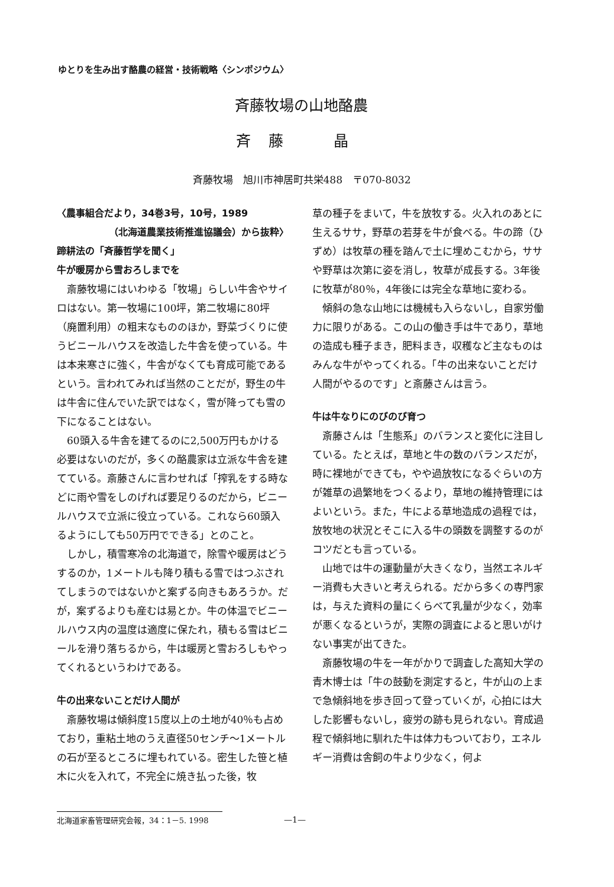ゆとりを生み出す酪農の経営・技術戦略〈シンポジウム〉
斉藤牧場の山地酪農
斉藤　晶
斉藤牧場　旭川市神居町共栄488　〒070-8032
〈農事組合だより，34巻3号，10号，1989
（北海道農業技術推進協議会）から抜粋〉
蹄耕法の「斉藤哲学を聞く」
牛が暖房から雪おろしまでを
斎藤牧場にはいわゆる「牧場」らしい牛舎やサイロはない。第一牧場に100坪，第二牧場に80坪（廃置利用）の粗末なもののほか，野菜づくりに使うビニールハウスを改造した牛舎を使っている。牛は本来寒さに強く，牛舎がなくても育成可能であるという。言われてみれば当然のことだが，野生の牛は牛舎に住んでいた訳ではなく，雪が降っても雪の下になることはない。
60頭入る牛舎を建てるのに2,500万円もかける必要はないのだが，多くの酪農家は立派な牛舎を建てている。斎藤さんに言わせれば「搾乳をする時などに雨や雪をしのげれば要足りるのだから，ビニールハウスで立派に役立っている。これなら60頭入るようにしても50万円でできる」とのこと。
しかし，積雪寒冷の北海道で，除雪や暖房はどうするのか，1メートルも降り積もる雪ではつぶされてしまうのではないかと案ずる向きもあろうか。だが，案ずるよりも産むは易とか。牛の体温でビニールハウス内の温度は適度に保たれ，積もる雪はビニールを滑り落ちるから，牛は暖房と雪おろしもやってくれるというわけである。
牛の出来ないことだけ人間が
斎藤牧場は傾斜度15度以上の土地が40％も占めており，重粘土地のうえ直径50センチ～1メートルの石が至るところに埋もれている。密生した笹と植木に火を入れて，不完全に焼き払った後，牧
草の種子をまいて，牛を放牧する。火入れのあとに生えるササ，野草の若芽を牛が食べる。牛の蹄（ひずめ）は牧草の種を踏んで土に埋めこむから，ササや野草は次第に姿を消し，牧草が成長する。3年後に牧草が80％，4年後には完全な草地に変わる。
傾斜の急な山地には機械も入らないし，自家労働力に限りがある。この山の働き手は牛であり，草地の造成も種子まき，肥料まき，収穫など主なものはみんな牛がやってくれる。「牛の出来ないことだけ人間がやるのです」と斎藤さんは言う。
牛は牛なりにのびのび育つ
斎藤さんは「生態系」のバランスと変化に注目している。たとえば，草地と牛の数のバランスだが，時に裸地ができても，やや過放牧になるぐらいの方が雑草の過繁地をつくるより，草地の維持管理にはよいという。また，牛による草地造成の過程では，放牧地の状況とそこに入る牛の頭数を調整するのがコツだとも言っている。
山地では牛の運動量が大きくなり，当然エネルギー消費も大きいと考えられる。だから多くの専門家は，与えた資料の量にくらべて乳量が少なく，効率が悪くなるというが，実際の調査によると思いがけない事実が出てきた。
斎藤牧場の牛を一年がかりで調査した高知大学の青木博士は「牛の鼓動を測定すると，牛が山の上まで急傾斜地を歩き回って登っていくが，心拍には大した影響もないし，疲労の跡も見られない。育成過程で傾斜地に馴れた牛は体力もついており，エネルギー消費は舎飼の牛より少なく，何よ
北海道家畜管理研究会報，34：1－5. 1998 —1—